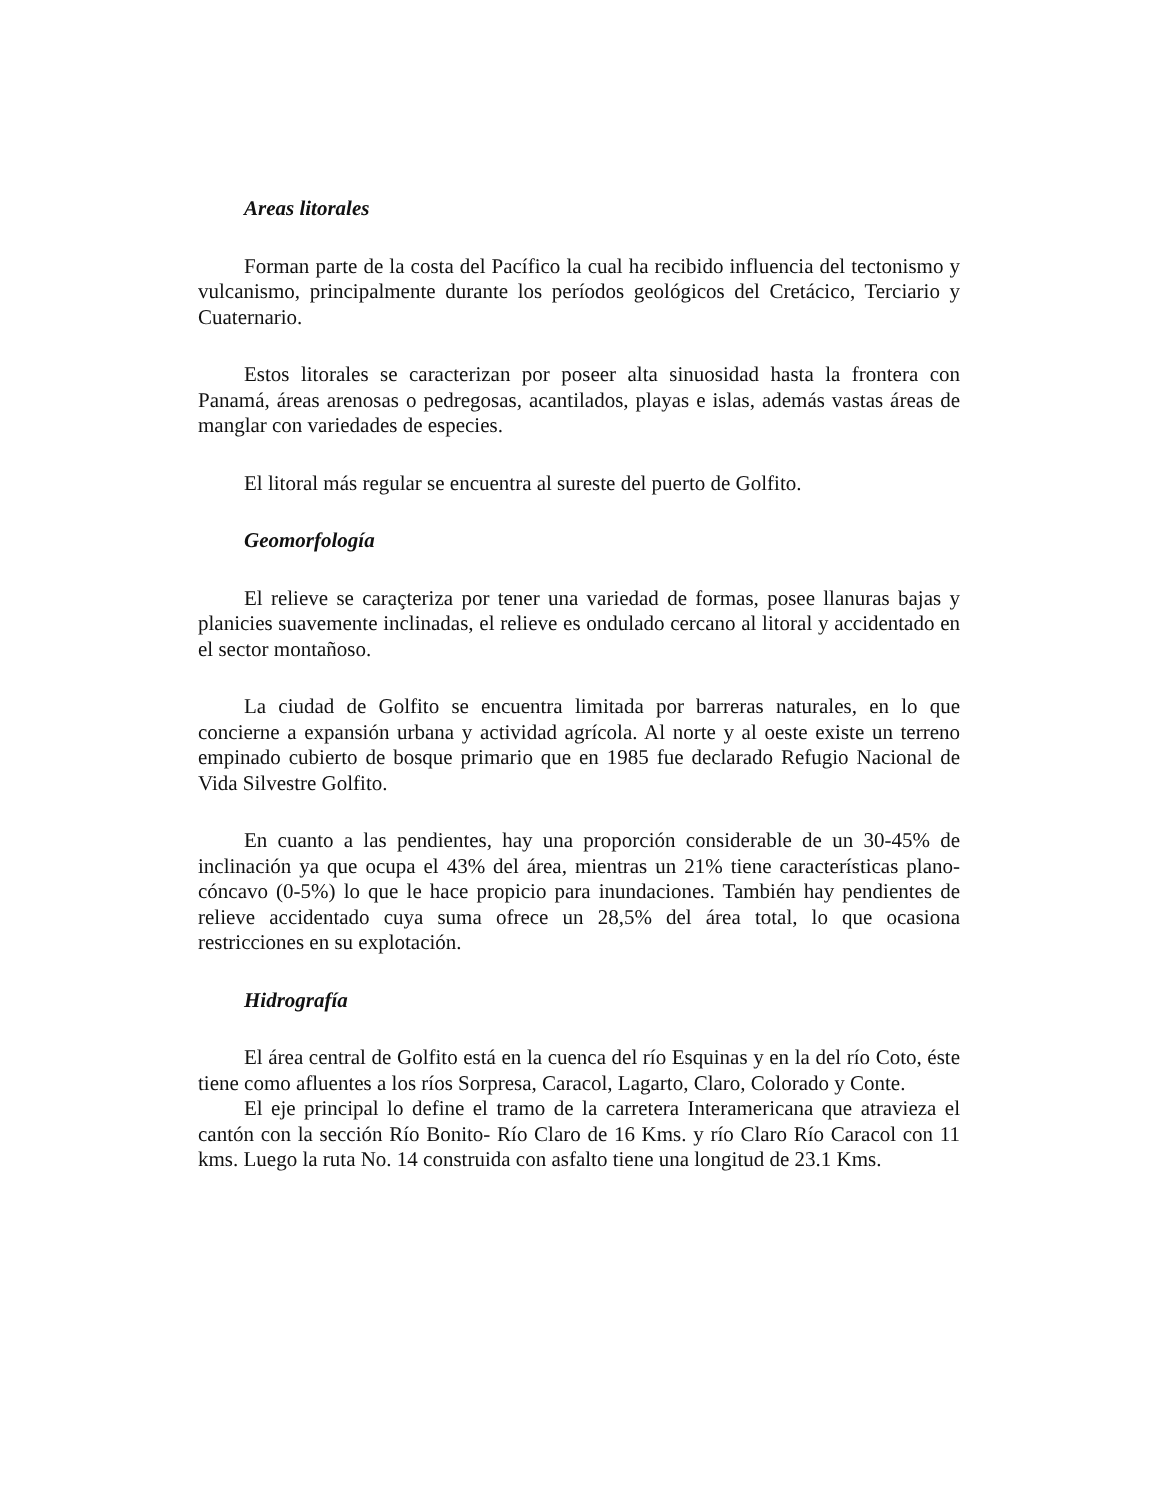Areas litorales
Forman parte de la costa del Pacífico la cual ha recibido influencia del tectonismo y vulcanismo, principalmente durante los períodos geológicos del Cretácico, Terciario y Cuaternario.
Estos litorales se caracterizan por poseer alta sinuosidad hasta la frontera con Panamá, áreas arenosas o pedregosas, acantilados, playas e islas, además vastas áreas de manglar con variedades de especies.
El litoral más regular se encuentra al sureste del puerto de Golfito.
Geomorfología
El relieve se caraçteriza por tener una variedad de formas, posee llanuras bajas y planicies suavemente inclinadas, el relieve es ondulado cercano al litoral y accidentado en el sector montañoso.
La ciudad de Golfito se encuentra limitada por barreras naturales, en lo que concierne a expansión urbana y actividad agrícola. Al norte y al oeste existe un terreno empinado cubierto de bosque primario que en 1985 fue declarado Refugio Nacional de Vida Silvestre Golfito.
En cuanto a las pendientes, hay una proporción considerable de un 30-45% de inclinación ya que ocupa el 43% del área, mientras un 21% tiene características plano-cóncavo (0-5%) lo que le hace propicio para inundaciones. También hay pendientes de relieve accidentado cuya suma ofrece un 28,5% del área total, lo que ocasiona restricciones en su explotación.
Hidrografía
El área central de Golfito está en la cuenca del río Esquinas y en la del río Coto, éste tiene como afluentes a los ríos Sorpresa, Caracol, Lagarto, Claro, Colorado y Conte.
El eje principal lo define el tramo de la carretera Interamericana que atravieza el cantón con la sección Río Bonito- Río Claro de 16 Kms. y río Claro Río Caracol con 11 kms. Luego la ruta No. 14 construida con asfalto tiene una longitud de 23.1 Kms.